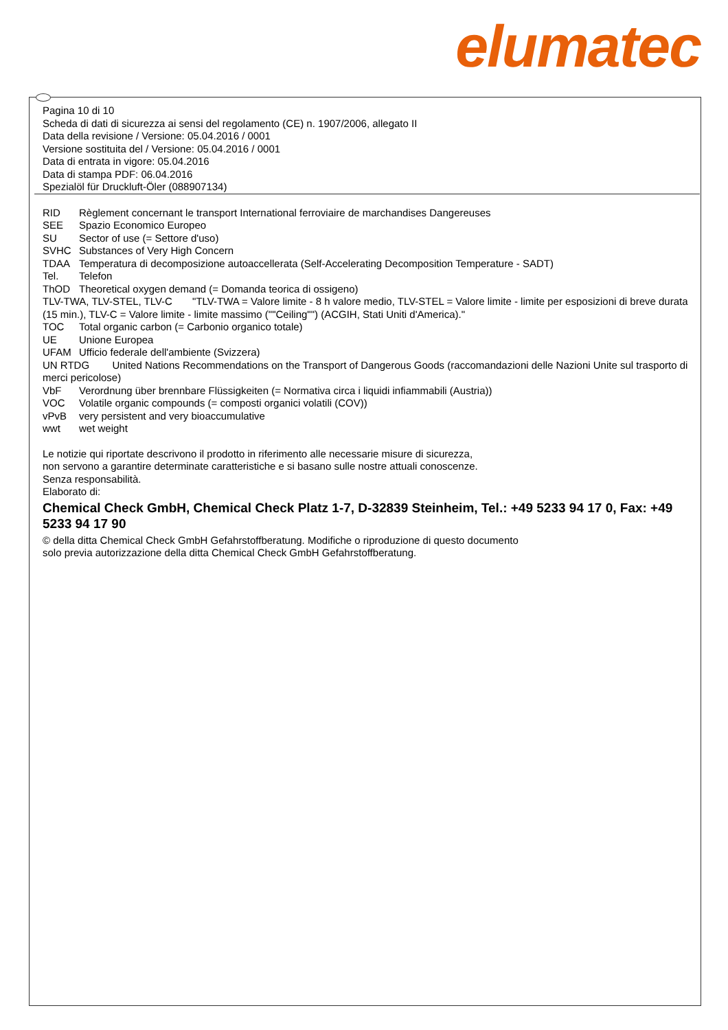elumatec
Pagina 10 di 10
Scheda di dati di sicurezza ai sensi del regolamento (CE) n. 1907/2006, allegato II
Data della revisione / Versione: 05.04.2016 / 0001
Versione sostituita del / Versione: 05.04.2016 / 0001
Data di entrata in vigore: 05.04.2016
Data di stampa PDF: 06.04.2016
Spezialöl für Druckluft-Öler (088907134)
RID Règlement concernant le transport International ferroviaire de marchandises Dangereuses
SEE Spazio Economico Europeo
SU Sector of use (= Settore d'uso)
SVHC Substances of Very High Concern
TDAA Temperatura di decomposizione autoaccellerata (Self-Accelerating Decomposition Temperature - SADT)
Tel. Telefon
ThOD Theoretical oxygen demand (= Domanda teorica di ossigeno)
TLV-TWA, TLV-STEL, TLV-C "TLV-TWA = Valore limite - 8 h valore medio, TLV-STEL = Valore limite - limite per esposizioni di breve durata (15 min.), TLV-C = Valore limite - limite massimo (""Ceiling"") (ACGIH, Stati Uniti d'America)."
TOC Total organic carbon (= Carbonio organico totale)
UE Unione Europea
UFAM Ufficio federale dell'ambiente (Svizzera)
UN RTDG United Nations Recommendations on the Transport of Dangerous Goods (raccomandazioni delle Nazioni Unite sul trasporto di merci pericolose)
VbF Verordnung über brennbare Flüssigkeiten (= Normativa circa i liquidi infiammabili (Austria))
VOC Volatile organic compounds (= composti organici volatili (COV))
vPvB very persistent and very bioaccumulative
wwt wet weight
Le notizie qui riportate descrivono il prodotto in riferimento alle necessarie misure di sicurezza,
non servono a garantire determinate caratteristiche e si basano sulle nostre attuali conoscenze.
Senza responsabilità.
Elaborato di:
Chemical Check GmbH, Chemical Check Platz 1-7, D-32839 Steinheim, Tel.: +49 5233 94 17 0, Fax: +49 5233 94 17 90
© della ditta Chemical Check GmbH Gefahrstoffberatung. Modifiche o riproduzione di questo documento
solo previa autorizzazione della ditta Chemical Check GmbH Gefahrstoffberatung.